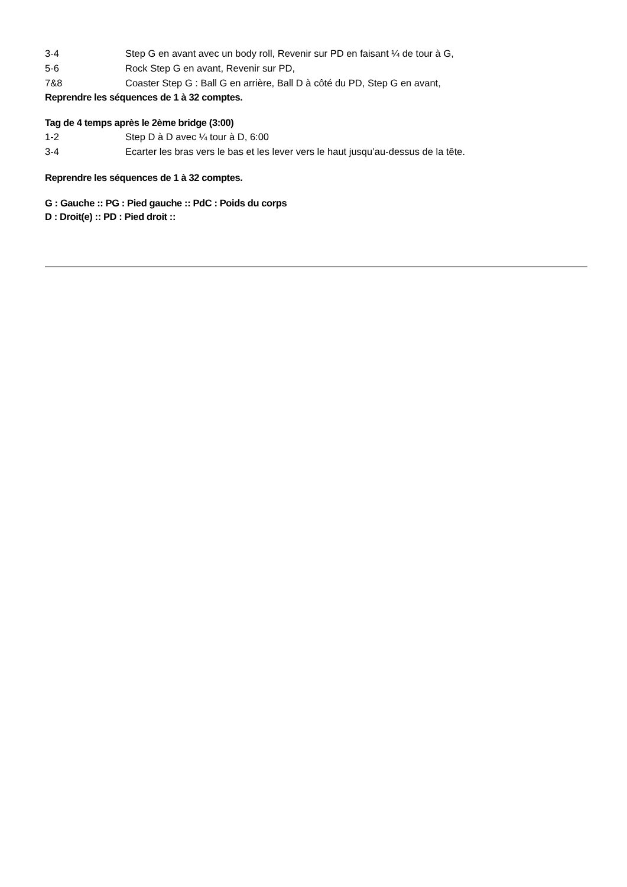3-4 Step G en avant avec un body roll, Revenir sur PD en faisant ¼ de tour à G,
5-6 Rock Step G en avant, Revenir sur PD,
7&8 Coaster Step G : Ball G en arrière, Ball D à côté du PD, Step G en avant,
Reprendre les séquences de 1 à 32 comptes.
Tag de 4 temps après le 2ème bridge (3:00)
1-2 Step D à D avec ¼ tour à D, 6:00
3-4 Ecarter les bras vers le bas et les lever vers le haut jusqu’au-dessus de la tête.
Reprendre les séquences de 1 à 32 comptes.
G : Gauche :: PG : Pied gauche :: PdC : Poids du corps
D : Droit(e) :: PD : Pied droit ::